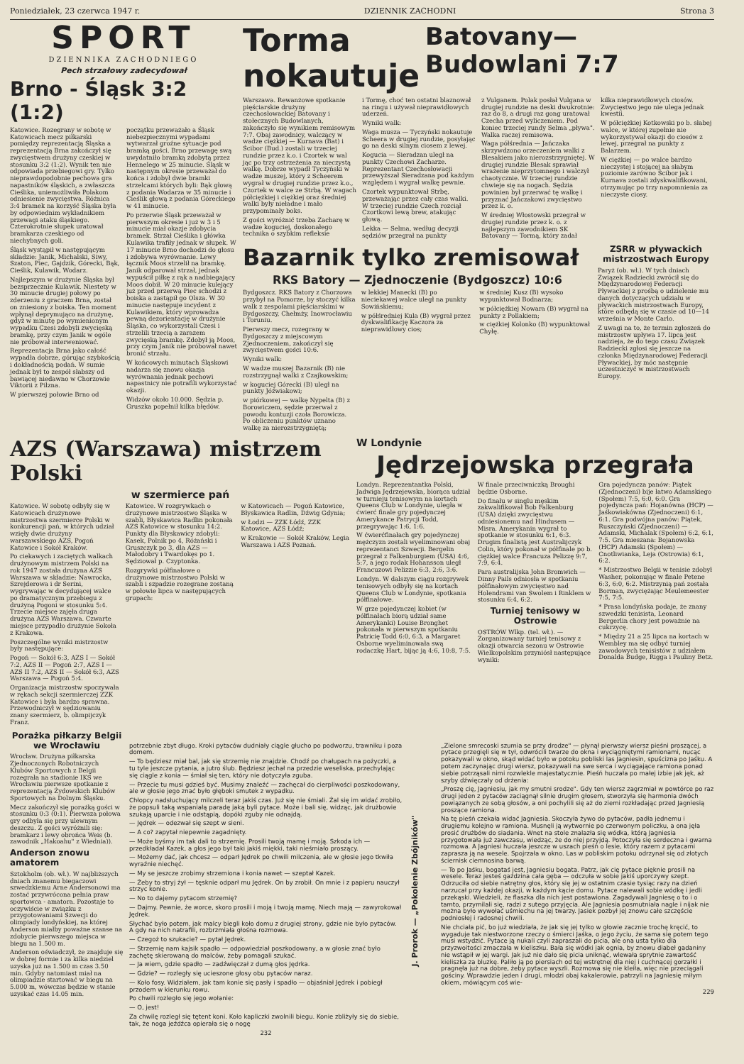Poniedziałek, 23 czerwca 1947 r. DZIENNIK ZACHODNI Strona 3
SPORT
DZIENNIKA ZACHODNIEGO
Pech strzałowy zadecydował
Brno - Śląsk 3:2 (1:2)
Katowice. Rozegrany w sobotę w Katowicach mecz piłkarski pomiędzy reprezentacją Śląska a reprezentacją Brna zakończył się zwycięstwem drużyny czeskiej w stosunku 3:2 (1:2). Wynik ten nie odpowiada przebiegowi gry. Tylko nieprawdopodobnie pechowa gra napastników śląskich, a zwłaszcza Cieślika, uniemożliwiła Polakom odniesienie zwycięstwa. Różnica 3:4 bramek na korzyść Śląska była by odpowiednim wykładnikiem przewagi ataku śląskiego. Czterokrotnie słupek uratował bramkarza czeskiego od niechybnych goli.
Śląsk wystąpił w następującym składzie: Janik, Michalski, Siwy, Szaton, Piec, Gajdzik, Górecki, Bąk, Cieślik, Kulawik, Wodarz.
Najlepszym w drużynie Śląska był bezsprzecznie Kulawik. Niestety w 30 minucie drugiej połowy po zderzeniu z graczem Brna, został on zniesiony z boiska. Ten moment wpłynął deprymująco na drużynę, gdyż w minutę po wymienionym wypadku Czesi zdobyli zwycięską bramkę, przy czym Janik w ogóle nie próbował interweniować.
Reprezentacja Brna jako całość wypadła dobrze, górując szybkością i dokładnością podań. W sumie jednak był to zespół słabszy od bawiącej niedawno w Chorzowie Viktorii z Pilzna.
W pierwszej połowie Brno od
początku przeważało a Śląsk niebezpiecznymi wypadami wytwarzał groźne sytuacje pod bramką gości. Brno przewagę swą uwydatniło bramką zdobytą przez Hennelego w 25 minucie. Śląsk w następnym okresie przeważał do końca i zdobył dwie bramki strzelcami których byli: Bąk głową z podania Wodarza w 35 minucie i Cieślik głową z podania Góreckiego w 41 minucie.
Po przerwie Śląsk przeważał w pierwszym okresie i już w 3 i 5 minucie miał okazje zdobycia bramek. Strzał Cieślika i główka Kulawika trafiły jednak w słupek. W 17 minucie Brno dochodzi do głosu i zdobywa wyrównanie. Lewy łącznik Moos strzelił na bramkę. Janik odparował strzał, jednak wypuścił piłkę z rąk a nadbiegający Moos dobił. W 20 minucie kulejący już przed przerwą Piec schodzi z boiska a zastąpił go Olsza. W 30 minucie następuje incydent z Kulawikiem, który wprowadza pewną dezorientację w drużynie Śląska, co wykorzystali Czesi i strzelili trzecią a zarazem zwycięską bramkę. Zdobył ją Moos, przy czym Janik nie próbował nawet bronić strzału.
W końcowych minutach Śląskowi nadarza się znowu okazja wyrównania jednak pechowi napastnicy nie potrafili wykorzystać okazji.
Widzów około 10.000. Sędzia p. Gruszka popełnił kilka błędów.
Torma nokautuje
Batovany—Budowlani 7:7
Warszawa. Rewanżowe spotkanie pięściarskie drużyny czechosłowackiej Batovany i stołecznych Budowlanych, zakończyło się wynikiem remisowym 7:7. Obaj zawodnicy, walczący w wadze ciężkiej — Kurnava (Bat) i Ścibor (Bud.) zostali w trzeciej rundzie przez k.o. i Czortek w wal jąc po trzy ostrzeżenia za nieczystą walkę. Dobrze wypadł Tyczyński w wadze muszej, który z Scheerem wygrał w drugiej rundzie przez k.o., Czortek w walce ze Strbą. W wagach półciężkiej i ciężkiej oraz średniej walki były nieładne i mało przypominały boks.
Z gości wyróżnić trzeba Zacharę w wadze koguciej, doskonałego technika o szybkim refleksie
i Tormę, choć ten ostatni blaznował na ringu i używał nieprawidłowych uderzeń.
Wyniki walk:
Waga musza — Tyczyński nokautuje Scheera w drugiej rundzie, posyłając go na deski silnym ciosem z lewej.
Kogucia — Sieradzan uległ na punkty Czechowi Zacharze. Reprezentant Czechosłowacji przewyższał Sieradzana pod każdym względem i wygrał walkę pewnie.
Czortek wypunktował Strbę, przeważając przez cały czas walki. W trzeciej rundzie Czech rozciął Czortkowi lewą brew, atakując głową.
Lekka — Selma, według decyzji sędziów przegrał na punkty
z Vulganem. Polak posłał Vulgana w drugiej rundzie na deski dwukrotnie: raz do 8, a drugi raz gong uratował Czecha przed wyliczeniem. Pod koniec trzeciej rundy Selma „pływa". Walka raczej remisowa.
Waga półśrednia — Jańczaka skrzywdzono orzeczeniem walki z Blesakiem jako nierozstrzygniętej. W drugiej rundzie Blesak sprawiał wrażenie nieprzytomnego i walczył chaotycznie. W trzeciej rundzie chwieje się na nogach. Sędzia powinien był przerwać tę walkę i przyznać Jańczakowi zwycięstwo przez k. o.
W średniej Włostowski przegrał w drugiej rundzie przez k. o. z najlepszym zawodnikiem SK Batovany — Tormą, który zadał
kilka nieprawidłowych ciosów. Zwycięstwo jego nie ulega jednak kwestii.
W półciężkiej Kotkowski po b. słabej walce, w której zupełnie nie wykorzystywał okazji do ciosów z lewej, przegrał na punkty z Balarzem.
W ciężkiej — po walce bardzo nieczystej i stojącej na słabym poziomie zarówno Ścibor jak i Kurnava zostali zdyskwalifikowani, otrzymując po trzy napomnienia za nieczyste ciosy.
Bazarnik tylko zremisował
RKS Batory — Zjednoczenie (Bydgoszcz) 10:6
Bydgoszcz. RKS Batory z Chorzowa przybył na Pomorze, by stoczyć kilka walk z zespołami pięściarskimi w Bydgoszczy, Chełmży, Inowrocławiu i Toruniu.
Pierwszy mecz, rozegrany w Bydgoszczy z miejscowym Zjednoczeniem, zakończył się zwycięstwem gości 10:6.
Wyniki walk:
W wadze muszej Bazarnik (B) nie rozstrzygnął walki z Czajkowskim;
w koguciej Górecki (B) uległ na punkty Jóźwiakowi;
w piórkowej — walkę Nypelta (B) z Borowiczem, sędzie przerwał z powodu kontuzji czoła Borowicza. Po obliczeniu punktów uznano walkę za nierozstrzygniętą;
w lekkiej Manecki (B) po nieciekawej walce uległ na punkty Sowińskiemu;
w półśredniej Kula (B) wygrał przez dyskwalifikację Kaczora za nieprawidłowy cios;
w średniej Kusz (B) wysoko wypunktował Bodnarza;
w półciężkiej Nowara (B) wygrał na punkty z Pollakiem;
w ciężkiej Kolonko (B) wypunktował Chyłę.
ZSRR w pływackich mistrzostwach Europy
Paryż (ob. wł.). W tych dniach Związek Radziecki zwrócił się do Międzynarodowej Federacji Pływackiej z prośbą o udzielenie mu danych dotyczących udziału w pływackich mistrzostwach Europy, które odbędą się w czasie od 10—14 września w Monte Carlo.
Z uwagi na to, że termin zgłoszeń do mistrzostw upływa 17. lipca jest nadzieja, że do tego czasu Związek Radziecki zgłosi się jeszcze na członka Międzynarodowej Federacji Pływackiej, by móc następnie uczestniczyć w mistrzostwach Europy.
AZS (Warszawa) mistrzem Polski
w szermierce pań
Katowice. W sobotę odbyły się w Katowicach drużynowe mistrzostwa szermierce Polski w konkurencji pań, w których udział wzięły dwie drużyny warszawskiego AZS, Pogoń Katowice i Sokół Kraków.
Po ciekawych i zaciętych walkach drużynowym mistrzem Polski na rok 1947 została drużyna AZS Warszawa w składzie: Nawrocka, Szrejderowa i dr Serini, wygrywając w decydującej walce po dramatycznym przebiegu z drużyną Pogoni w stosunku 5:4. Trzecie miejsce zajęła druga drużyna AZS Warszawa. Czwarte miejsce przypadło drużynie Sokoła z Krakowa.
Poszczególne wyniki mistrzostw były następujące:
Pogoń — Sokół 6:3, AZS I — Sokół 7:2, AZS II — Pogoń 2:7, AZS I — AZS II 7:2, AZS II — Sokół 6:3, AZS Warszawa — Pogoń 5:4.
Organizacja mistrzostw spoczywała w rękach sekcji szermierczej ZZK Katowice i była bardzo sprawna. Przewodniczył w sędziowaniu znany szermierz, b. olimpijczyk Franz.
Katowice. W rozgrywkach o drużynowe mistrzostwo Śląska w szabli, Błyskawica Radlin pokonała AZS Katowice w stosunku 14:2. Punkty dla Błyskawicy zdobyli: Kasek, Polnik po 4, Różański i Gruszczyk po 3, dla AZS — Małodobry i Twardokęs po 1. Sędziował p. Czyptonka.
Rozgrywki półfinałowe o drużynowe mistrzostwo Polski w szabli i szpadzie rozegrane zostaną w połowie lipca w następujących grupach:
w Katowicach — Pogoń Katowice, Błyskawica Radlin, Dźwig Gdynia;
w Łodzi — ZZK Łódź, ZZK Katowice, AZS Łódź;
w Krakowie — Sokół Kraków, Legia Warszawa i AZS Poznań.
W Londynie
Jędrzejowska przegrała
Londyn. Reprezentantka Polski, Jadwiga Jędrzejewska, biorąca udział w turnieju tenisowym na kortach Queens Club w Londynie, uległa w ćwierć finale gry pojedynczej Amerykance Patrycji Todd, przegrywając 1:6, 1:6.
W ćwierćfinałach gry pojedynczej mężczyzn zostali wyeliminowani obaj reprezentanci Szwecji. Bergelin przegrał z Falkenburgiem (USA) 4:6, 5:7, a jego rodak Hohansson uległ Francuzowi Pelizzie 6:3, 2:6, 3:6.
Londyn. W dalszym ciągu rozgrywek tenisowych odbyły się na kortach Queens Club w Londynie, spotkania półfinałowe.
W grze pojedynczej kobiet (w półfinałach biorą udział same Amerykanki) Louise Bronghet pokonała w pierwszym spotkaniu Patricię Todd 6:0, 6:3, a Margaret Osborne wyeliminowała swą rodaczkę Hart, bijąc ją 4:6, 10:8, 7:5.
W finale przeciwniczką Broughi będzie Osborne.
Do finału w singlu męskim zakwalifikował Bob Falkenburg (USA) dzięki zwycięstwu odniesionemu nad Hindusem — Misra. Amerykanin wygrał to spotkanie w stosunku 6:1, 6:3. Drugim finalistą jest Australijczyk Colin, który pokonał w półfinale po b. ciężkiej walce Francuza Pelizzę 9:7, 7:9, 6:4.
Para australijska John Bromwich — Dinny Pails odniosła w spotkaniu półfinałowym zwycięstwo nad Holendrami van Swolem i Rinklem w stosunku 6:4, 6:2.
Turniej tenisowy w Ostrowie
OSTRÓW Wlkp. (tel. wł.). — Zorganizowany turniej tenisowy z okazji otwarcia sezonu w Ostrowie Wielkopolskim przyniósł następujące wyniki:
Gra pojedyncza panów: Piątek (Zjednoczeni) bije łatwo Adamskiego (Społem) 7:5, 6:0, 6:0. Gra pojedyncza pań: Hojanówna (HCP) — Jaśkowiakówna (Zjednoczeni) 6:1, 6:1. Gra podwójna panów: Piątek, Ruszczyński (Zjednoczeni) — Adamski, Michalak (Społem) 6:2, 6:1, 7:5. Gra mieszana: Bojanowska (HCP) Adamski (Społem) — Cnotliwianka, Leja (Ostrowia) 6:1, 6:2.
* Mistrzostwo Belgii w tenisie zdobył Washer, pokonując w finale Petene 6:3, 6:0, 6:2. Mistrzynią pań została Borman, zwyciężając Meulemeester 7:5, 7:5.
* Prasa londyńska podaje, że znany szwedzki tenisista, Leonard Bergerlin chory jest poważnie na cukrzycę.
* Między 21 a 25 lipca na kortach w Wembley ma się odbyć turniej zawodowych tenisistów z udziałem Donalda Budge, Rigga i Pauliny Betz.
Porażka piłkarzy Belgii we Wrocławiu
Wrocław. Drużyna piłkarska Zjednoczonych Robotniczych Klubów Sportowych z Belgii rozegrała na stadionie IKS we Wrocławiu pierwsze spotkanie z reprezentacją Żydowskich Klubów Sportowych na Dolnym Śląsku.
Mecz zakończył się porażką gości w stosunku 0:3 (0:1). Pierwsza połowa gry odbyła się przy ulewnym deszczu. Z gości wyróżnili się: bramkarz i lewy obrońca Weis (b. zawodnik „Hakoahu" z Wiednia)).
Anderson znowu amatorem
Sztokholm (ob. wł.). W najbliższych dniach znanemu biegaczowi szwedzkiemu Arne Andersonowi ma zostać przywrócona pełnia praw sportowca - amatora. Pozostaje to oczywiście w związku z przygotowaniami Szwecji do olimpiady londyńskiej, na której Anderson miałby poważne szanse na zdobycie pierwszego miejsca w biegu na 1.500 m.
Anderson oświadczył, że znajduje się w dobrej formie i za kilka niedziel uzyska już na 1.500 m czas 3.50 min. Gdyby natomiast miał na olimpiadzie startować w biegu na 5.000 m, wówczas będzie w stanie uzyskać czas 14.05 min.
potrzebnie zbyt długo. Kroki pytaców dudniały ciągle głucho po podworzu, trawniku i poza domem.
— To będziesz miał bal, jak się strzemię nie znajdzie. Chodź po chałupach na pożyczki, a tu tyle jeszcze pytania, a jutro ślub. Będziesz jechał na przedzie weseliska, przechylając się ciągle z konia — śmiał się ten, który nie dotyczyła zguba.
— Przecie tu musi gdzieś być. Musimy znaleźć — zachęcał do cierpliwości poszkodowany, ale w głosie jego znać było głęboki smutek z wypadku.
Chłopcy nadsłuchujący milczeli teraz jakiś czas. Już się nie śmiali. Żal się im widać zrobiło, że popsuli taką wspaniałą paradę jaką byli pytace. Może i bali się, widząc, jak drużbowie szukają uparcie i nie odstąpią, dopóki zguby nie odnajdą.
— Jędrek — odezwał się szept w sieni.
— A co? zapytał niepewnie zagadnięty.
— Może byśmy im tak dali to strzemię. Prosili twoją mamę i moją. Szkoda ich — przedkładał Kazek, a głos jego był taki jakiś miękki, taki nieśmiało proszący.
— Możemy dać, jak chcesz — odparł Jędrek po chwili milczenia, ale w głosie jego tkwiła wyraźnie niechęć.
— My se jeszcze zrobimy strzemiona i konia nawet — szeptał Kazek.
— Żeby to stryj żył — tęsknie odparł mu Jędrek. On by zrobił. On mnie i z papieru nauczył strzyc konie.
— No to dajemy pytacom strzemię?
— Dajmy. Pewnie, że worce, skoro prosili i moją i twoją mamę. Niech mają — zawyrokował Jędrek.
Słychać było potem, jak malcy biegli koło domu z drugiej strony, gdzie nie było pytaców. A gdy na nich natrafili, rozbrzmiała głośna rozmowa.
— Czegoż to szukacie? — pytał Jędrek.
— Strzemię nam kajsik spadło — odpowiedział poszkodowany, a w głosie znać było zachętę skierowaną do malców, żeby pomagali szukać.
— Ja wiem, gdzie spadło — zadźwięczał z dumą głos Jędrka.
— Gdzie? — rozległy się ucieszone głosy obu pytaców naraz.
— Koło fosy. Widziałem, jak tam konie się pasły i spadło — objaśniał Jędrek i pobiegł przodem w kierunku rowu.
Po chwili rozległo się jego wołanie:
— O, jest!
Za chwilę rozległ się tętent koni. Koło kapliczki zwolnili biegu. Konie zbliżyły się do siebie, tak, że noga jeźdźca opierała się o nogę
232
J. Prorok — „Pokolenie Zbójników"
„Zielone smrecoski szumia se przy drodze" — płynął pierwszy wiersz pieśni proszącej, a pytace przegięli się w tył, odwrócili twarze do okna i wyciągniętymi ramionami, nucąc pokazywali w okno, skąd widać było w potoku pobliski las Jagniesin, spuścizna po Jaśku. A potem zaczynając drugi wiersz, pokazywali na swe serca i wyciągające ramiona ponad siebie potrząsali nimi rozwlekle majestatycznie. Pieśń huczała po małej izbie jak jęk, aż szyby dźwięczały od drżenia:
„Proszę cię, Jagniesiu, jak my smutni srodze". Gdy ten wiersz zagrzmiał w powtórce po raz drugi jeden z pytaców zaciągnął silnie drugim głosem, stworzyła się harmonia dwóch powiązanych ze sobą głosów, a oni pochylili się aż do ziemi rozkładając przed Jagniesią proszące ramiona.
Na tę pieśń czekała widać Jagniesia. Skoczyła żywo do pytaców, padła jednemu i drugiemu kolejno w ramiona. Musnęli ją wytwornie po czerwonym policzku, a ona jęła prosić drużbów do siadania. Wnet na stole znalazła się wódka, którą Jagniesia przygotowała już zawczasu, wiedząc, że do niej przyjdą. Potoczyła się serdeczna i gwarna rozmowa. A Jagniesi huczała jeszcze w uszach pieśń o lesie, który razem z pytacami zaprasza ją na wesele. Spojrzała w okno. Las w pobliskim potoku odrzynał się od złotych ściernisk ciemnosina barwą.
— To po Jaśku, bogataś jest, Jagniesiu bogata. Patrz, jak cię pytace pięknie prosili na wesele. Teraz jesteś gaździna cała gęba — odczuła w sobie jakiś uporczywy szept. Odrzuciła od siebie natrętny głos, który się jej w ostatnim czasie tysiąc razy na dzień narzucał przy każdej okazji, w każdym kącie domu. Pytace nalewali sobie wódkę i jedli przekąski. Wiedzieli, że flaszka dla nich jest postawiona. Zagadywali Jagniesę o to i o tamto, przymilali się, radzi z sutego przyjęcia. Ale Jagniesia posmutniała nagle i nijak nie można było wywołać uśmiechu na jej twarzy. Jasiek pozbył jej znowu całe szczęście podniosłej i radosnej chwili.
Nie chciała pić, bo już wiedziała, że jak się jej tylko w głowie zacznie trochę kręcić, to wygaduje tak niestworzone rzeczy o śmierci Jaśka, o jego życiu, że sama się potem tego musi wstydzić. Pytace ją nukali czyli zapraszali do picia, ale ona usta tylko dla przyzwoitości zmaczała w kieliszku. Bała się wódki jak ognia, by znowu diabeł gadaniny nie wstąpił w jej wargi. Jak już nie dało się picia uniknąć, wlewała sprytnie zawartość kieliszka za bluzkę. Paliło ją po piersiach od tej wstrętnej dla niej i cuchnącej gorzałki i pragnęła już na dobre, żeby pytace wyszli. Rozmowa się nie kleiła, więc nie przeciągali gościny. Wprawdzie jeden i drugi, młodzi obaj kakalerowie, patrzyli na Jagniesię miłym okiem, mówiącym coś wie-
229